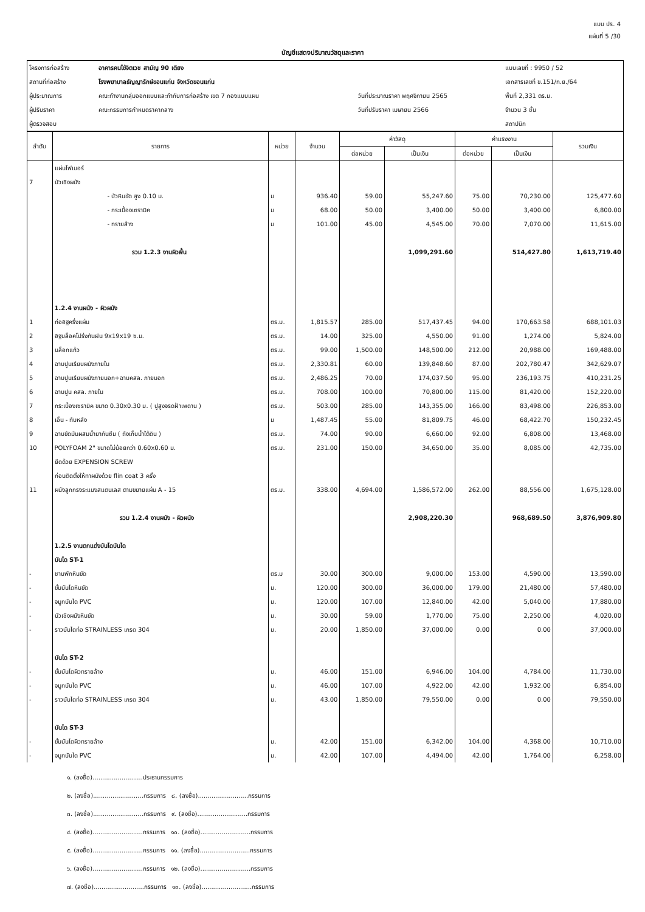แบบ ปร. 4
แผ่นที่ 5 /30
บัญชีแสดงปริมาณวัสดุและราคา
| โครงการก่อสร้าง | อาคารคนไข้จิตเวช สามัญ 90 เตียง | | แบบเลขที่ : 9950 / 52 |
| สถานที่ก่อสร้าง | โรงพยาบาลธัญญารักษ์ขอนแก่น จังหวัดขอนแก่น | | เอกสารเลขที่ ข.151/ก.ย./64 |
| ผู้ประมาณการ | คณะทำงานกลุ่มออกแบบและกำกับการก่อสร้าง เขต 7 กองแบบแผน | วันที่ประมาณราคา พฤศจิกายน 2565 | พื้นที่ 2,331 ตร.ม. |
| ผู้ปรับราคา | คณะกรรมการกำหนดราคากลาง | วันที่ปรับราคา เมษายน 2566 | จำนวน 3 ชั้น |
| ผู้ตรวจสอบ | | | สถาปนิก |
| ลำดับ | รายการ | หน่วย | จำนวน | ค่าวัสดุ | | ค่าแรงงาน | | รวมเงิน |
| --- | --- | --- | --- | --- | --- | --- | --- | --- |
| | | | | ต่อหน่วย | เป็นเงิน | ต่อหน่วย | เป็นเงิน | |
| | แผ่นไฟเบอร์ | | | | | | | |
| 7 | บัวเชิงผนัง | | | | | | | |
| | - บัวหินขัด สูง 0.10 ม. | ม | 936.40 | 59.00 | 55,247.60 | 75.00 | 70,230.00 | 125,477.60 |
| | - กระเบื้องเซรามิค | ม | 68.00 | 50.00 | 3,400.00 | 50.00 | 3,400.00 | 6,800.00 |
| | - ทรายล้าง | ม | 101.00 | 45.00 | 4,545.00 | 70.00 | 7,070.00 | 11,615.00 |
| | รวม 1.2.3 งานผิวพื้น | | | | 1,099,291.60 | | 514,427.80 | 1,613,719.40 |
| | 1.2.4 งานผนัง - ผิวผนัง | | | | | | | |
| 1 | ก่ออิฐครึ่งแผ่น | ตร.ม. | 1,815.57 | 285.00 | 517,437.45 | 94.00 | 170,663.58 | 688,101.03 |
| 2 | อิฐบล็อคโปร่งกันฝน 9x19x19 ซ.ม. | ตร.ม. | 14.00 | 325.00 | 4,550.00 | 91.00 | 1,274.00 | 5,824.00 |
| 3 | บล็อกแก้ว | ตร.ม. | 99.00 | 1,500.00 | 148,500.00 | 212.00 | 20,988.00 | 169,488.00 |
| 4 | ฉาบปูนเรียบผนังภายใน | ตร.ม. | 2,330.81 | 60.00 | 139,848.60 | 87.00 | 202,780.47 | 342,629.07 |
| 5 | ฉาบปูนเรียบผนังภายนอก+ฉาบคสล. ภายนอก | ตร.ม. | 2,486.25 | 70.00 | 174,037.50 | 95.00 | 236,193.75 | 410,231.25 |
| 6 | ฉาบปูน คสล. ภายใน | ตร.ม. | 708.00 | 100.00 | 70,800.00 | 115.00 | 81,420.00 | 152,220.00 |
| 7 | กระเบื้องเซรามิค ขนาด 0.30x0.30 ม. ( ปูสูงจรดฝ้าเพดาน ) | ตร.ม. | 503.00 | 285.00 | 143,355.00 | 166.00 | 83,498.00 | 226,853.00 |
| 8 | เอ็น - ทับหลัง | ม | 1,487.45 | 55.00 | 81,809.75 | 46.00 | 68,422.70 | 150,232.45 |
| 9 | ฉาบขัดมันผสมน้ำยากันซึม ( ถังเก็บน้ำใต้ดิน ) | ตร.ม. | 74.00 | 90.00 | 6,660.00 | 92.00 | 6,808.00 | 13,468.00 |
| 10 | POLYFOAM 2" ขนาดไม่น้อยกว่า 0.60x0.60 ม. | ตร.ม. | 231.00 | 150.00 | 34,650.00 | 35.00 | 8,085.00 | 42,735.00 |
| | ยึดด้วย EXPENSION SCREW | | | | | | | |
| | ก่อนติดตั้งให้ทาผนังด้วย flin coat 3 ครั้ง | | | | | | | |
| 11 | ผนังลูกกรงระแนงสแตนเลส ตามขยายแผ่น A - 15 | ตร.ม. | 338.00 | 4,694.00 | 1,586,572.00 | 262.00 | 88,556.00 | 1,675,128.00 |
| | รวม 1.2.4 งานผนัง - ผิวผนัง | | | | 2,908,220.30 | | 968,689.50 | 3,876,909.80 |
| | 1.2.5 งานตกแต่งบันไดบันได | | | | | | | |
| | บันได ST-1 | | | | | | | |
| - | ชานพักหินขัด | ตร.ม | 30.00 | 300.00 | 9,000.00 | 153.00 | 4,590.00 | 13,590.00 |
| - | ขั้นบันไดหินขัด | ม. | 120.00 | 300.00 | 36,000.00 | 179.00 | 21,480.00 | 57,480.00 |
| - | จมูกบันได PVC | ม. | 120.00 | 107.00 | 12,840.00 | 42.00 | 5,040.00 | 17,880.00 |
| - | บัวเชิงผนังหินขัด | ม. | 30.00 | 59.00 | 1,770.00 | 75.00 | 2,250.00 | 4,020.00 |
| - | ราวบันไดท่อ STRAINLESS เกรด 304 | ม. | 20.00 | 1,850.00 | 37,000.00 | 0.00 | 0.00 | 37,000.00 |
| | บันได ST-2 | | | | | | | |
| - | ขั้นบันไดผิวทรายล้าง | ม. | 46.00 | 151.00 | 6,946.00 | 104.00 | 4,784.00 | 11,730.00 |
| - | จมูกบันได PVC | ม. | 46.00 | 107.00 | 4,922.00 | 42.00 | 1,932.00 | 6,854.00 |
| - | ราวบันไดท่อ STRAINLESS เกรด 304 | ม. | 43.00 | 1,850.00 | 79,550.00 | 0.00 | 0.00 | 79,550.00 |
| | บันได ST-3 | | | | | | | |
| - | ขั้นบันไดผิวทรายล้าง | ม. | 42.00 | 151.00 | 6,342.00 | 104.00 | 4,368.00 | 10,710.00 |
| - | จมูกบันได PVC | ม. | 42.00 | 107.00 | 4,494.00 | 42.00 | 1,764.00 | 6,258.00 |
๑. (ลงชื่อ)..........................ประธานกรรมการ
๒. (ลงชื่อ)..........................กรรมการ ๘. (ลงชื่อ)..........................กรรมการ
๓. (ลงชื่อ)..........................กรรมการ ๙. (ลงชื่อ)..........................กรรมการ
๔. (ลงชื่อ)..........................กรรมการ ๑๐. (ลงชื่อ)..........................กรรมการ
๕. (ลงชื่อ)..........................กรรมการ ๑๑. (ลงชื่อ)..........................กรรมการ
๖. (ลงชื่อ)..........................กรรมการ ๑๒. (ลงชื่อ)..........................กรรมการ
๗. (ลงชื่อ)..........................กรรมการ ๑๓. (ลงชื่อ)..........................กรรมการ